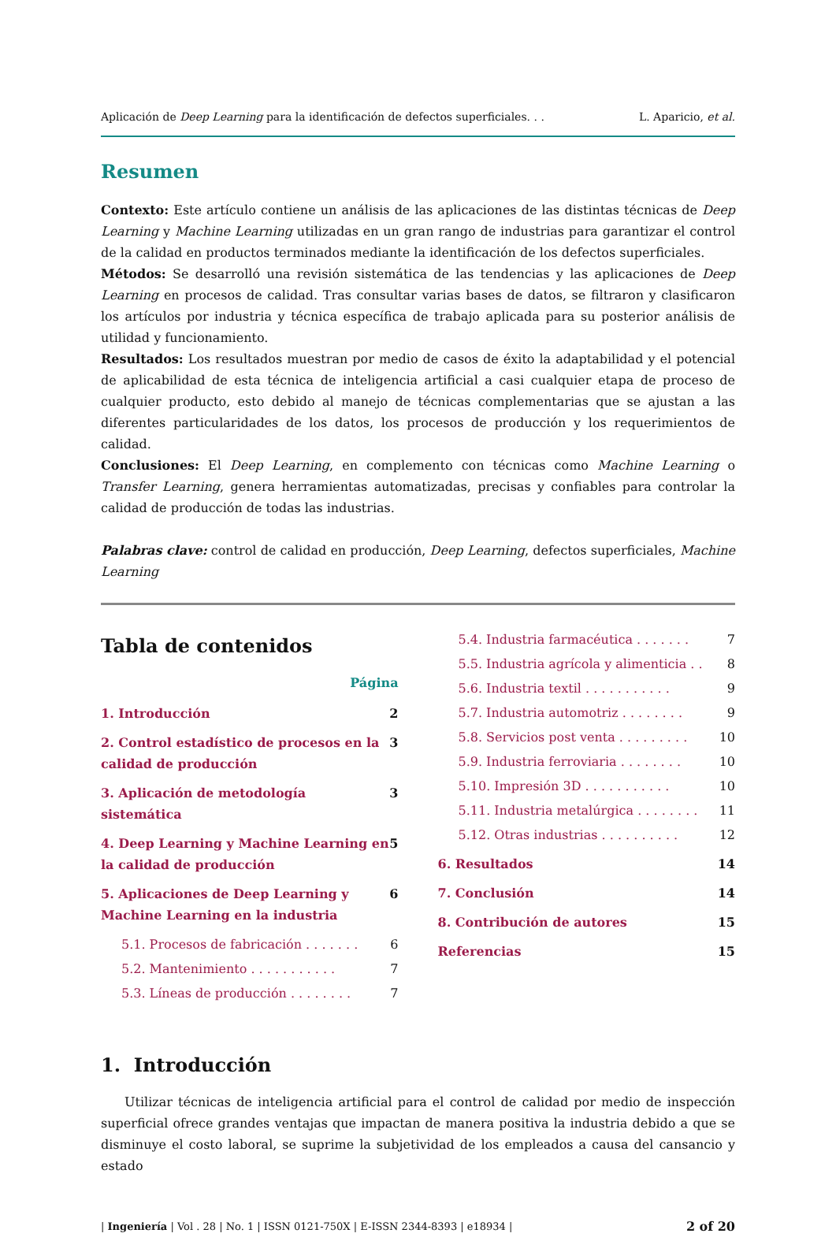Aplicación de Deep Learning para la identificación de defectos superficiales. . . L. Aparicio, et al.
Resumen
Contexto: Este artículo contiene un análisis de las aplicaciones de las distintas técnicas de Deep Learning y Machine Learning utilizadas en un gran rango de industrias para garantizar el control de la calidad en productos terminados mediante la identificación de los defectos superficiales.
Métodos: Se desarrolló una revisión sistemática de las tendencias y las aplicaciones de Deep Learning en procesos de calidad. Tras consultar varias bases de datos, se filtraron y clasificaron los artículos por industria y técnica específica de trabajo aplicada para su posterior análisis de utilidad y funcionamiento.
Resultados: Los resultados muestran por medio de casos de éxito la adaptabilidad y el potencial de aplicabilidad de esta técnica de inteligencia artificial a casi cualquier etapa de proceso de cualquier producto, esto debido al manejo de técnicas complementarias que se ajustan a las diferentes particularidades de los datos, los procesos de producción y los requerimientos de calidad.
Conclusiones: El Deep Learning, en complemento con técnicas como Machine Learning o Transfer Learning, genera herramientas automatizadas, precisas y confiables para controlar la calidad de producción de todas las industrias.
Palabras clave: control de calidad en producción, Deep Learning, defectos superficiales, Machine Learning
Tabla de contenidos
Página
1. Introducción 2
2. Control estadístico de procesos en la calidad de producción 3
3. Aplicación de metodología sistemática 3
4. Deep Learning y Machine Learning en la calidad de producción 5
5. Aplicaciones de Deep Learning y Machine Learning en la industria 6
5.1. Procesos de fabricación . . . . . . . 6
5.2. Mantenimiento . . . . . . . . . . . 7
5.3. Líneas de producción . . . . . . . . 7
5.4. Industria farmacéutica . . . . . . . 7
5.5. Industria agrícola y alimenticia . . 8
5.6. Industria textil . . . . . . . . . . . 9
5.7. Industria automotriz . . . . . . . . 9
5.8. Servicios post venta . . . . . . . . . 10
5.9. Industria ferroviaria . . . . . . . . 10
5.10. Impresión 3D . . . . . . . . . . . 10
5.11. Industria metalúrgica . . . . . . . . 11
5.12. Otras industrias . . . . . . . . . . 12
6. Resultados 14
7. Conclusión 14
8. Contribución de autores 15
Referencias 15
1. Introducción
Utilizar técnicas de inteligencia artificial para el control de calidad por medio de inspección superficial ofrece grandes ventajas que impactan de manera positiva la industria debido a que se disminuye el costo laboral, se suprime la subjetividad de los empleados a causa del cansancio y estado
| Ingeniería | Vol . 28 | No. 1 | ISSN 0121-750X | E-ISSN 2344-8393 | e18934 | 2 of 20